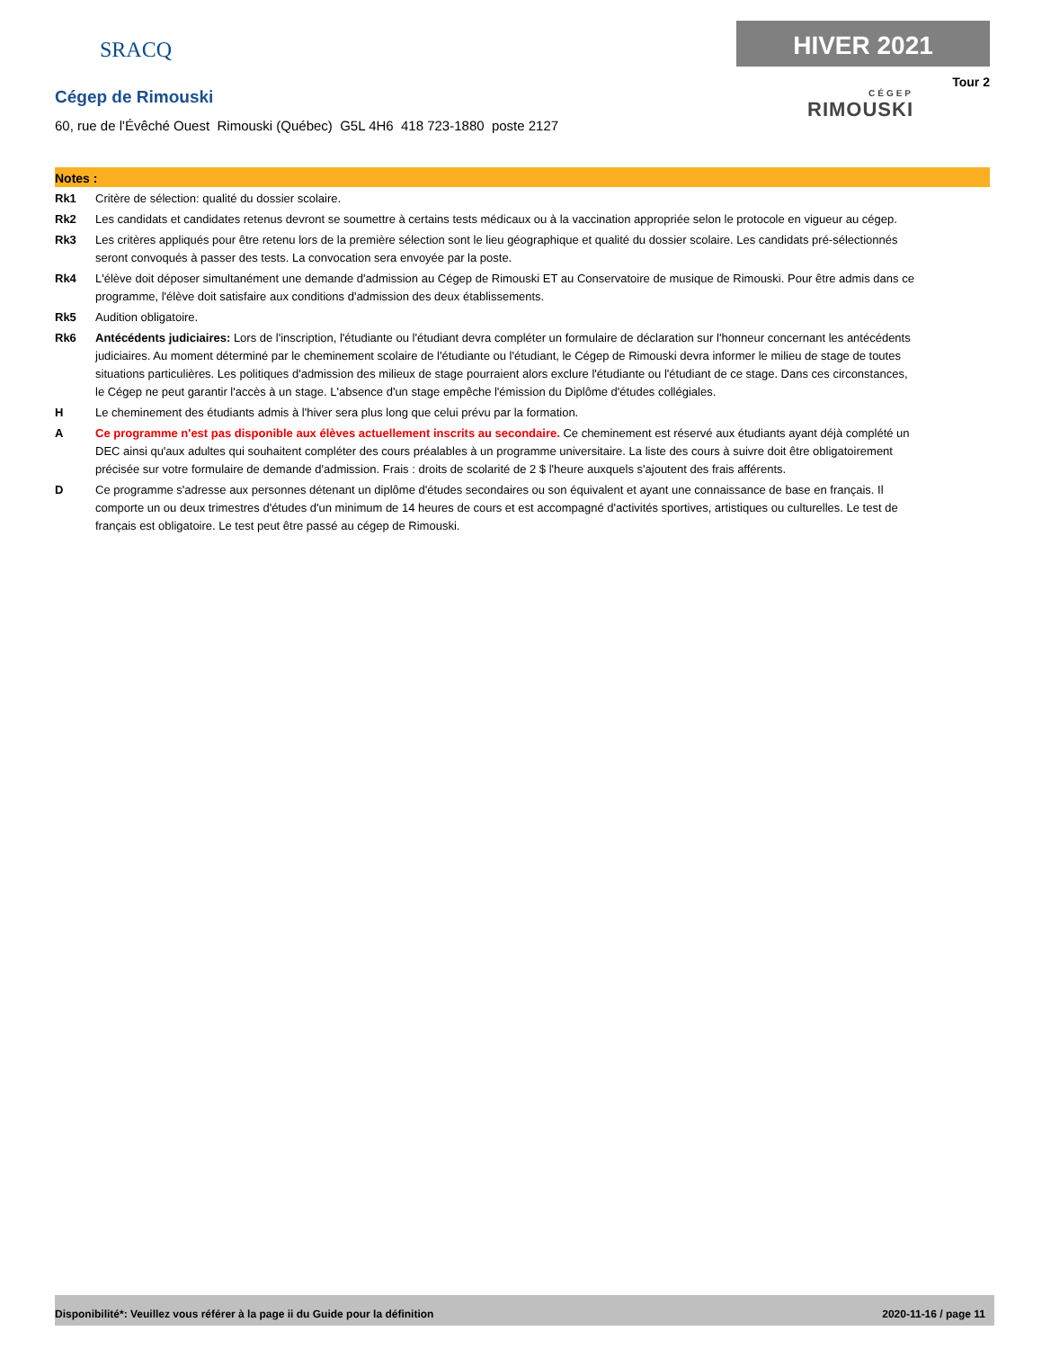SRACQ
Cégep de Rimouski
60, rue de l'Évêché Ouest Rimouski (Québec) G5L 4H6 418 723-1880 poste 2127
HIVER 2021
Tour 2
CÉGEP
RIMOUSKI
Notes :
Rk1 Critère de sélection: qualité du dossier scolaire.
Rk2 Les candidats et candidates retenus devront se soumettre à certains tests médicaux ou à la vaccination appropriée selon le protocole en vigueur au cégep.
Rk3 Les critères appliqués pour être retenu lors de la première sélection sont le lieu géographique et qualité du dossier scolaire. Les candidats pré-sélectionnés seront convoqués à passer des tests. La convocation sera envoyée par la poste.
Rk4 L'élève doit déposer simultanément une demande d'admission au Cégep de Rimouski ET au Conservatoire de musique de Rimouski. Pour être admis dans ce programme, l'élève doit satisfaire aux conditions d'admission des deux établissements.
Rk5 Audition obligatoire.
Rk6 Antécédents judiciaires: Lors de l'inscription, l'étudiante ou l'étudiant devra compléter un formulaire de déclaration sur l'honneur concernant les antécédents judiciaires. Au moment déterminé par le cheminement scolaire de l'étudiante ou l'étudiant, le Cégep de Rimouski devra informer le milieu de stage de toutes situations particulières. Les politiques d'admission des milieux de stage pourraient alors exclure l'étudiante ou l'étudiant de ce stage. Dans ces circonstances, le Cégep ne peut garantir l'accès à un stage. L'absence d'un stage empêche l'émission du Diplôme d'études collégiales.
H Le cheminement des étudiants admis à l'hiver sera plus long que celui prévu par la formation.
A Ce programme n'est pas disponible aux élèves actuellement inscrits au secondaire. Ce cheminement est réservé aux étudiants ayant déjà complété un DEC ainsi qu'aux adultes qui souhaitent compléter des cours préalables à un programme universitaire. La liste des cours à suivre doit être obligatoirement précisée sur votre formulaire de demande d'admission. Frais : droits de scolarité de 2 $ l'heure auxquels s'ajoutent des frais afférents.
D Ce programme s'adresse aux personnes détenant un diplôme d'études secondaires ou son équivalent et ayant une connaissance de base en français. Il comporte un ou deux trimestres d'études d'un minimum de 14 heures de cours et est accompagné d'activités sportives, artistiques ou culturelles. Le test de français est obligatoire. Le test peut être passé au cégep de Rimouski.
Disponibilité*: Veuillez vous référer à la page ii du Guide pour la définition 2020-11-16 / page 11